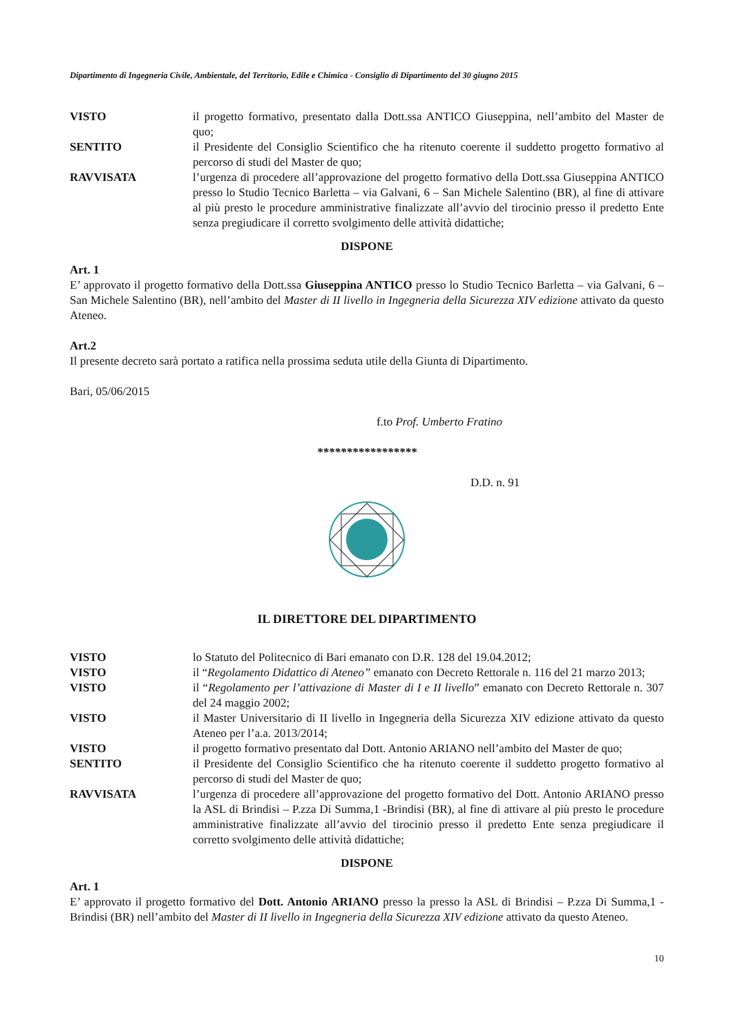Dipartimento di Ingegneria Civile, Ambientale, del Territorio, Edile e Chimica - Consiglio di Dipartimento del 30 giugno 2015
VISTO il progetto formativo, presentato dalla Dott.ssa ANTICO Giuseppina, nell’ambito del Master de quo;
SENTITO il Presidente del Consiglio Scientifico che ha ritenuto coerente il suddetto progetto formativo al percorso di studi del Master de quo;
RAVVISATA l’urgenza di procedere all’approvazione del progetto formativo della Dott.ssa Giuseppina ANTICO presso lo Studio Tecnico Barletta – via Galvani, 6 – San Michele Salentino (BR), al fine di attivare al più presto le procedure amministrative finalizzate all’avvio del tirocinio presso il predetto Ente senza pregiudicare il corretto svolgimento delle attività didattiche;
DISPONE
Art. 1
E’ approvato il progetto formativo della Dott.ssa Giuseppina ANTICO presso lo Studio Tecnico Barletta – via Galvani, 6 – San Michele Salentino (BR), nell’ambito del Master di II livello in Ingegneria della Sicurezza XIV edizione attivato da questo Ateneo.
Art.2
Il presente decreto sarà portato a ratifica nella prossima seduta utile della Giunta di Dipartimento.
Bari, 05/06/2015
f.to Prof. Umberto Fratino
*****************
D.D. n. 91
IL DIRETTORE DEL DIPARTIMENTO
VISTO lo Statuto del Politecnico di Bari emanato con D.R. 128 del 19.04.2012;
VISTO il “Regolamento Didattico di Ateneo” emanato con Decreto Rettorale n. 116 del 21 marzo 2013;
VISTO il “Regolamento per l’attivazione di Master di I e II livello” emanato con Decreto Rettorale n. 307 del 24 maggio 2002;
VISTO il Master Universitario di II livello in Ingegneria della Sicurezza XIV edizione attivato da questo Ateneo per l’a.a. 2013/2014;
VISTO il progetto formativo presentato dal Dott. Antonio ARIANO nell’ambito del Master de quo;
SENTITO il Presidente del Consiglio Scientifico che ha ritenuto coerente il suddetto progetto formativo al percorso di studi del Master de quo;
RAVVISATA l’urgenza di procedere all’approvazione del progetto formativo del Dott. Antonio ARIANO presso la ASL di Brindisi – P.zza Di Summa,1 -Brindisi (BR), al fine di attivare al più presto le procedure amministrative finalizzate all’avvio del tirocinio presso il predetto Ente senza pregiudicare il corretto svolgimento delle attività didattiche;
DISPONE
Art. 1
E’ approvato il progetto formativo del Dott. Antonio ARIANO presso la presso la ASL di Brindisi – P.zza Di Summa,1 -Brindisi (BR) nell’ambito del Master di II livello in Ingegneria della Sicurezza XIV edizione attivato da questo Ateneo.
10